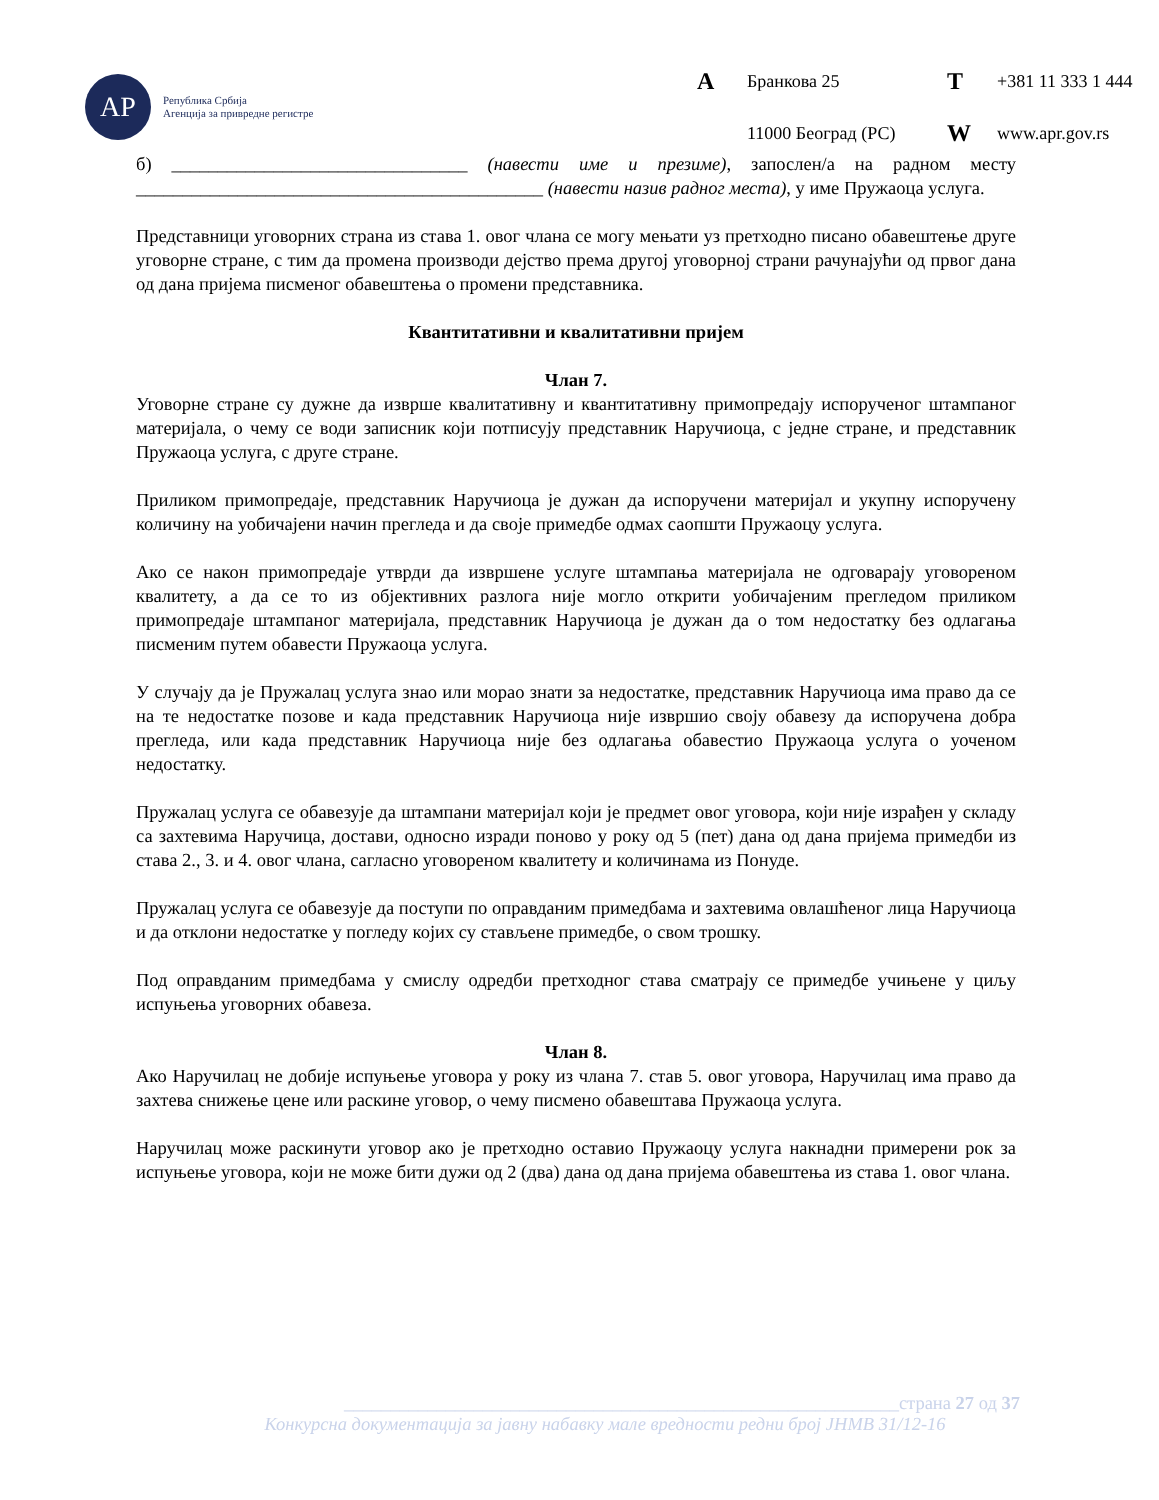АР
Република Србија
Агенција за привредне регистре
A Бранкова 25 T +381 11 333 1 444 11000 Београд (РС) W www.apr.gov.rs
б) ________________________________ (навести име и презиме), запослен/а на радном месту ____________________________________________ (навести назив радног места), у име Пружаоца услуга.
Представници уговорних страна из става 1. овог члана се могу мењати уз претходно писано обавештење друге уговорне стране, с тим да промена производи дејство према другој уговорној страни рачунајући од првог дана од дана пријема писменог обавештења о промени представника.
Квантитативни и квалитативни пријем
Члан 7.
Уговорне стране су дужне да изврше квалитативну и квантитативну примопредају испорученог штампаног материјала, о чему се води записник који потписују представник Наручиоца, с једне стране, и представник Пружаоца услуга, с друге стране.
Приликом примопредаје, представник Наручиоца је дужан да испоручени материјал и укупну испоручену количину на уобичајени начин прегледа и да своје примедбе одмах саопшти Пружаоцу услуга.
Ако се након примопредаје утврди да извршене услуге штампања материјала не одговарају уговореном квалитету, а да се то из објективних разлога није могло открити уобичајеним прегледом приликом примопредаје штампаног материјала, представник Наручиоца је дужан да о том недостатку без одлагања писменим путем обавести Пружаоца услуга.
У случају да је Пружалац услуга знао или морао знати за недостатке, представник Наручиоца има право да се на те недостатке позове и када представник Наручиоца није извршио своју обавезу да испоручена добра прегледа, или када представник Наручиоца није без одлагања обавестио Пружаоца услуга о уоченом недостатку.
Пружалац услуга се обавезује да штампани материјал који је предмет овог уговора, који није израђен у складу са захтевима Наручица, достави, односно изради поново у року од 5 (пет) дана од дана пријема примедби из става 2., 3. и 4. овог члана, сагласно уговореном квалитету и количинама из Понуде.
Пружалац услуга се обавезује да поступи по оправданим примедбама и захтевима овлашћеног лица Наручиоца и да отклони недостатке у погледу којих су стављене примедбе, о свом трошку.
Под оправданим примедбама у смислу одредби претходног става сматрају се примедбе учињене у циљу испуњења уговорних обавеза.
Члан 8.
Ако Наручилац не добије испуњење уговора у року из члана 7. став 5. овог уговора, Наручилац има право да захтева снижење цене или раскине уговор, о чему писмено обавештава Пружаоца услуга.
Наручилац може раскинути уговор ако је претходно оставио Пружаоцу услуга накнадни примерени рок за испуњење уговора, који не може бити дужи од 2 (два) дана од дана пријема обавештења из става 1. овог члана.
____________________________________________________________страна 27 од 37
Конкурсна документација за јавну набавку мале вредности редни број ЈНМВ 31/12-16